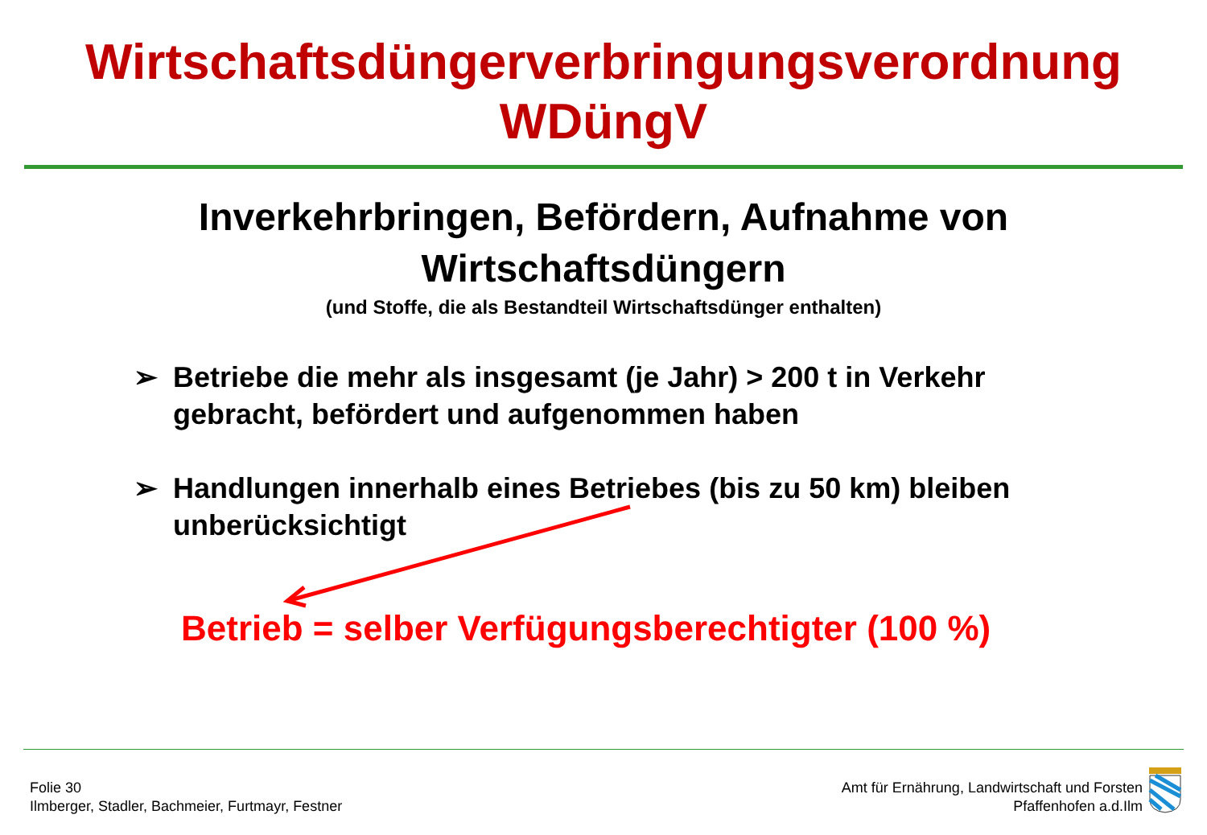Wirtschaftsdüngerverbringungsverordnung
WDüngV
Inverkehrbringen, Befördern, Aufnahme von
Wirtschaftsdüngern
(und Stoffe, die als Bestandteil Wirtschaftsdünger enthalten)
➢ Betriebe die mehr als insgesamt (je Jahr) > 200 t in Verkehr gebracht, befördert und aufgenommen haben
➢ Handlungen innerhalb eines Betriebes (bis zu 50 km) bleiben unberücksichtigt
Betrieb = selber Verfügungsberechtigter (100 %)
Folie 30
Ilmberger, Stadler, Bachmeier, Furtmayr, Festner
Amt für Ernährung, Landwirtschaft und Forsten
Pfaffenhofen a.d.Ilm